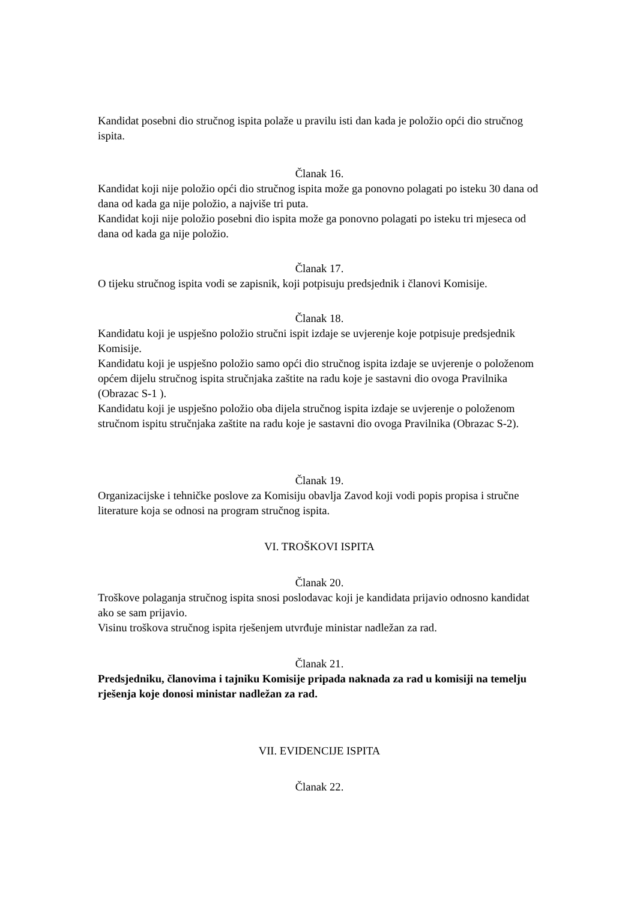Kandidat posebni dio stručnog ispita polaže u pravilu isti dan kada je položio opći dio stručnog ispita.
Članak 16.
Kandidat koji nije položio opći dio stručnog ispita može ga ponovno polagati po isteku 30 dana od dana od kada ga nije položio, a najviše tri puta.
Kandidat koji nije položio posebni dio ispita može ga ponovno polagati po isteku tri mjeseca od dana od kada ga nije položio.
Članak 17.
O tijeku stručnog ispita vodi se zapisnik, koji potpisuju predsjednik i članovi Komisije.
Članak 18.
Kandidatu koji je uspješno položio stručni ispit izdaje se uvjerenje koje potpisuje predsjednik Komisije.
Kandidatu koji je uspješno položio samo opći dio stručnog ispita izdaje se uvjerenje o položenom općem dijelu stručnog ispita stručnjaka zaštite na radu koje je sastavni dio ovoga Pravilnika (Obrazac S-1 ).
Kandidatu koji je uspješno položio oba dijela stručnog ispita izdaje se uvjerenje o položenom stručnom ispitu stručnjaka zaštite na radu koje je sastavni dio ovoga Pravilnika (Obrazac S-2).
Članak 19.
Organizacijske i tehničke poslove za Komisiju obavlja Zavod koji vodi popis propisa i stručne literature koja se odnosi na program stručnog ispita.
VI. TROŠKOVI ISPITA
Članak 20.
Troškove polaganja stručnog ispita snosi poslodavac koji je kandidata prijavio odnosno kandidat ako se sam prijavio.
Visinu troškova stručnog ispita rješenjem utvrđuje ministar nadležan za rad.
Članak 21.
Predsjedniku, članovima i tajniku Komisije pripada naknada za rad u komisiji na temelju rješenja koje donosi ministar nadležan za rad.
VII. EVIDENCIJE ISPITA
Članak 22.